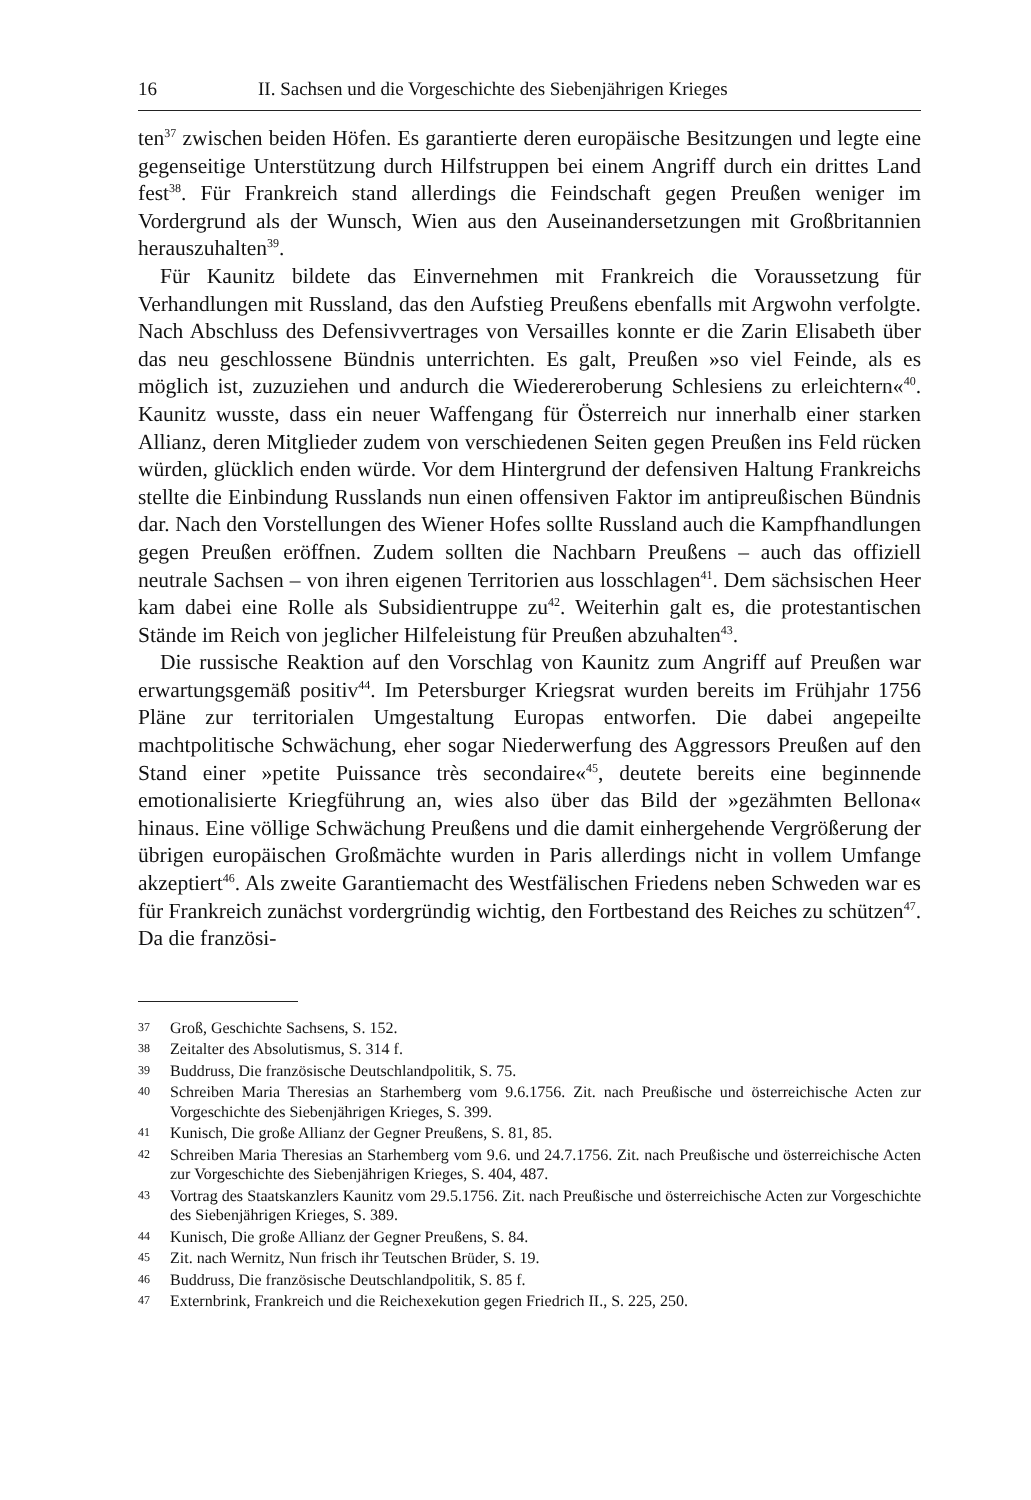16 II. Sachsen und die Vorgeschichte des Siebenjährigen Krieges
ten<sup>37</sup> zwischen beiden Höfen. Es garantierte deren europäische Besitzungen und legte eine gegenseitige Unterstützung durch Hilfstruppen bei einem Angriff durch ein drittes Land fest<sup>38</sup>. Für Frankreich stand allerdings die Feindschaft gegen Preußen weniger im Vordergrund als der Wunsch, Wien aus den Auseinandersetzungen mit Großbritannien herauszuhalten<sup>39</sup>.
Für Kaunitz bildete das Einvernehmen mit Frankreich die Voraussetzung für Verhandlungen mit Russland, das den Aufstieg Preußens ebenfalls mit Argwohn verfolgte. Nach Abschluss des Defensivvertrages von Versailles konnte er die Zarin Elisabeth über das neu geschlossene Bündnis unterrichten. Es galt, Preußen »so viel Feinde, als es möglich ist, zuzuziehen und andurch die Wiedereroberung Schlesiens zu erleichtern«<sup>40</sup>. Kaunitz wusste, dass ein neuer Waffengang für Österreich nur innerhalb einer starken Allianz, deren Mitglieder zudem von verschiedenen Seiten gegen Preußen ins Feld rücken würden, glücklich enden würde. Vor dem Hintergrund der defensiven Haltung Frankreichs stellte die Einbindung Russlands nun einen offensiven Faktor im antipreußischen Bündnis dar. Nach den Vorstellungen des Wiener Hofes sollte Russland auch die Kampfhandlungen gegen Preußen eröffnen. Zudem sollten die Nachbarn Preußens – auch das offiziell neutrale Sachsen – von ihren eigenen Territorien aus losschlagen<sup>41</sup>. Dem sächsischen Heer kam dabei eine Rolle als Subsidientruppe zu<sup>42</sup>. Weiterhin galt es, die protestantischen Stände im Reich von jeglicher Hilfeleistung für Preußen abzuhalten<sup>43</sup>.
Die russische Reaktion auf den Vorschlag von Kaunitz zum Angriff auf Preußen war erwartungsgemäß positiv<sup>44</sup>. Im Petersburger Kriegsrat wurden bereits im Frühjahr 1756 Pläne zur territorialen Umgestaltung Europas entworfen. Die dabei angepeilte machtpolitische Schwächung, eher sogar Niederwerfung des Aggressors Preußen auf den Stand einer »petite Puissance très secondaire«<sup>45</sup>, deutete bereits eine beginnende emotionalisierte Kriegführung an, wies also über das Bild der »gezähmten Bellona« hinaus. Eine völlige Schwächung Preußens und die damit einhergehende Vergrößerung der übrigen europäischen Großmächte wurden in Paris allerdings nicht in vollem Umfange akzeptiert<sup>46</sup>. Als zweite Garantiemacht des Westfälischen Friedens neben Schweden war es für Frankreich zunächst vordergründig wichtig, den Fortbestand des Reiches zu schützen<sup>47</sup>. Da die französi-
37 Groß, Geschichte Sachsens, S. 152.
38 Zeitalter des Absolutismus, S. 314 f.
39 Buddruss, Die französische Deutschlandpolitik, S. 75.
40 Schreiben Maria Theresias an Starhemberg vom 9.6.1756. Zit. nach Preußische und österreichische Acten zur Vorgeschichte des Siebenjährigen Krieges, S. 399.
41 Kunisch, Die große Allianz der Gegner Preußens, S. 81, 85.
42 Schreiben Maria Theresias an Starhemberg vom 9.6. und 24.7.1756. Zit. nach Preußische und österreichische Acten zur Vorgeschichte des Siebenjährigen Krieges, S. 404, 487.
43 Vortrag des Staatskanzlers Kaunitz vom 29.5.1756. Zit. nach Preußische und österreichische Acten zur Vorgeschichte des Siebenjährigen Krieges, S. 389.
44 Kunisch, Die große Allianz der Gegner Preußens, S. 84.
45 Zit. nach Wernitz, Nun frisch ihr Teutschen Brüder, S. 19.
46 Buddruss, Die französische Deutschlandpolitik, S. 85 f.
47 Externbrink, Frankreich und die Reichexekution gegen Friedrich II., S. 225, 250.